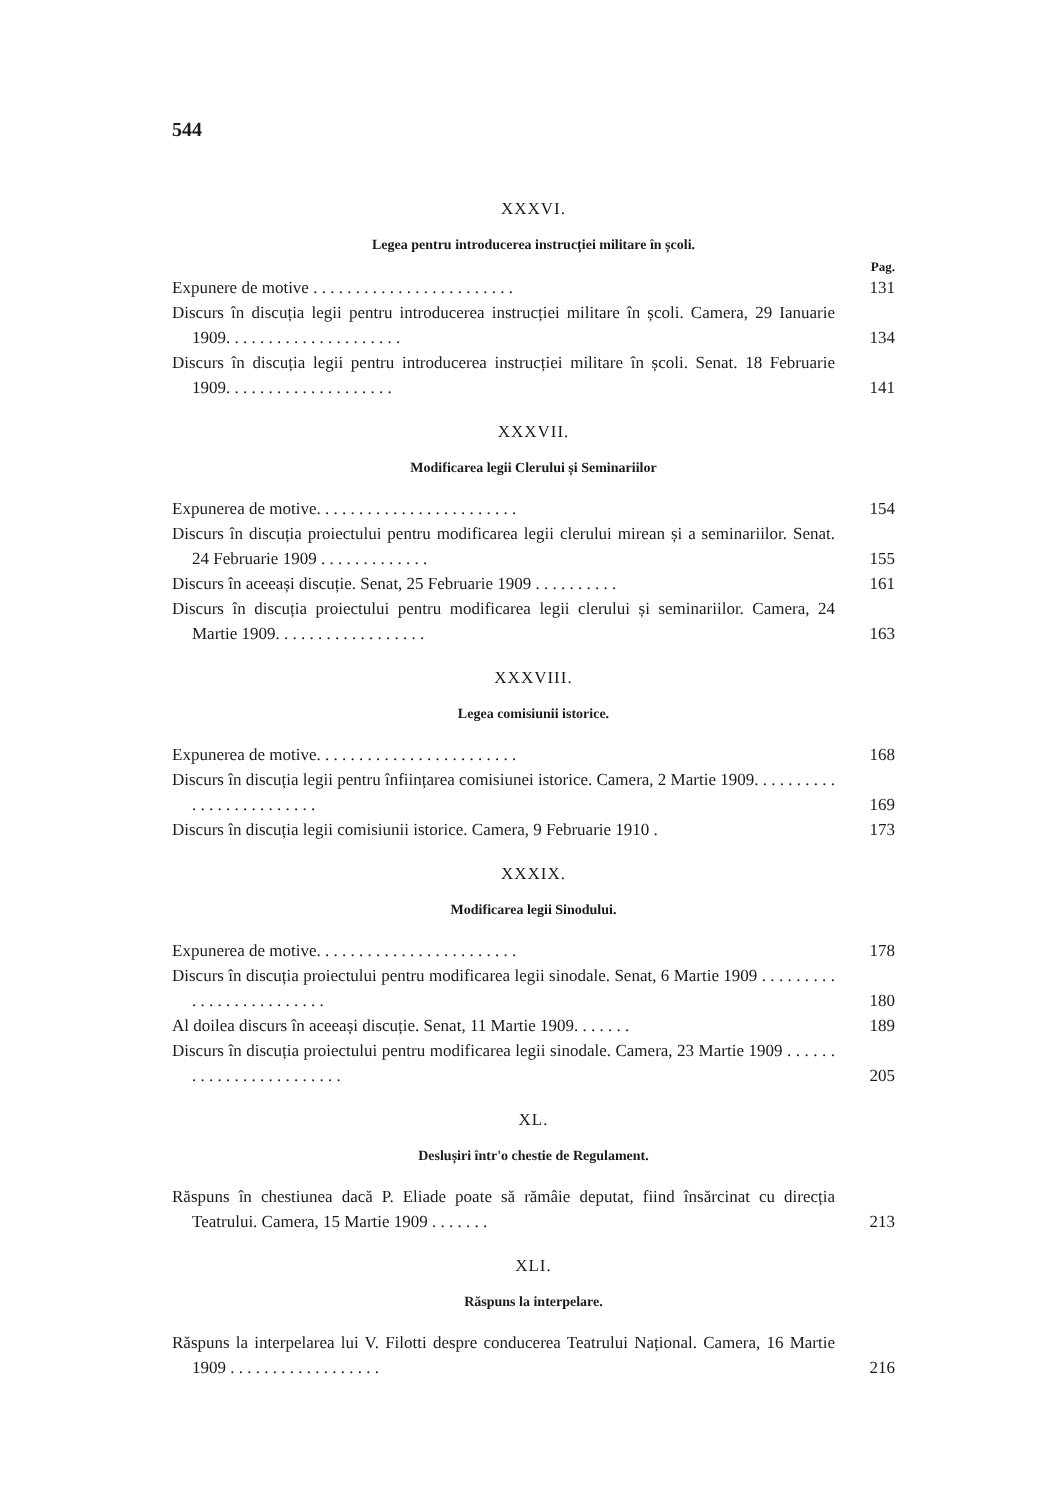544
XXXVI.
Legea pentru introducerea instrucției militare în școli.
Pag.
Expunere de motive . . . . . . . . . . . . . . . . . . . . . . . .
131
Discurs în discuția legii pentru introducerea instrucției militare în școli. Camera, 29 Ianuarie 1909. . . . . . . . . . . . . . . . . . . . .
134
Discurs în discuția legii pentru introducerea instrucției militare în școli. Senat. 18 Februarie 1909. . . . . . . . . . . . . . . . . . . .
141
XXXVII.
Modificarea legii Clerului și Seminariilor
Expunerea de motive. . . . . . . . . . . . . . . . . . . . . . . .
154
Discurs în discuția proiectului pentru modificarea legii clerului mirean și a seminariilor. Senat. 24 Februarie 1909 . . . . . . . . . . . . .
155
Discurs în aceeași discuție. Senat, 25 Februarie 1909 . . . . . . . . . .
161
Discurs în discuția proiectului pentru modificarea legii clerului și seminariilor. Camera, 24 Martie 1909. . . . . . . . . . . . . . . . . .
163
XXXVIII.
Legea comisiunii istorice.
Expunerea de motive. . . . . . . . . . . . . . . . . . . . . . . .
168
Discurs în discuția legii pentru înființarea comisiunei istorice. Camera, 2 Martie 1909. . . . . . . . . . . . . . . . . . . . . . . . .
169
Discurs în discuția legii comisiunii istorice. Camera, 9 Februarie 1910 .
173
XXXIX.
Modificarea legii Sinodului.
Expunerea de motive. . . . . . . . . . . . . . . . . . . . . . . .
178
Discurs în discuția proiectului pentru modificarea legii sinodale. Senat, 6 Martie 1909 . . . . . . . . . . . . . . . . . . . . . . . . .
180
Al doilea discurs în aceeași discuție. Senat, 11 Martie 1909. . . . . . .
189
Discurs în discuția proiectului pentru modificarea legii sinodale. Camera, 23 Martie 1909 . . . . . . . . . . . . . . . . . . . . . . . .
205
XL.
Deslușiri într'o chestie de Regulament.
Răspuns în chestiunea dacă P. Eliade poate să rămâie deputat, fiind însărcinat cu direcția Teatrului. Camera, 15 Martie 1909 . . . . . . .
213
XLI.
Răspuns la interpelare.
Răspuns la interpelarea lui V. Filotti despre conducerea Teatrului Național. Camera, 16 Martie 1909 . . . . . . . . . . . . . . . . . .
216